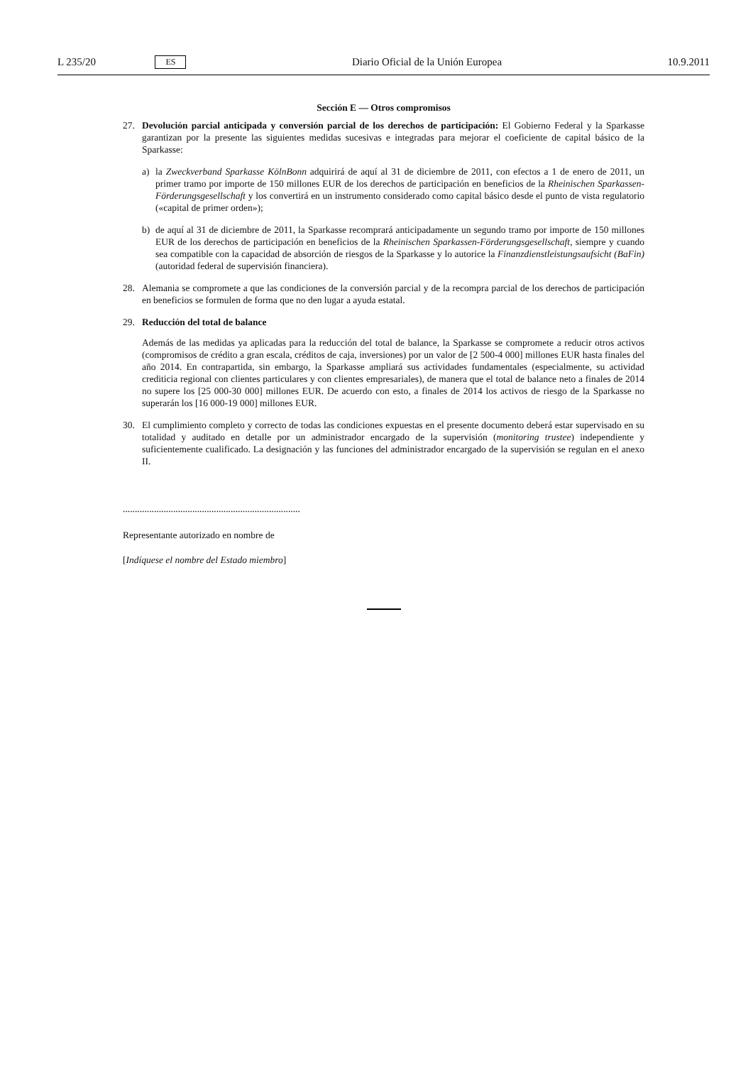L 235/20 ES Diario Oficial de la Unión Europea 10.9.2011
Sección E — Otros compromisos
27. Devolución parcial anticipada y conversión parcial de los derechos de participación: El Gobierno Federal y la Sparkasse garantizan por la presente las siguientes medidas sucesivas e integradas para mejorar el coeficiente de capital básico de la Sparkasse:
a) la Zweckverband Sparkasse KölnBonn adquirirá de aquí al 31 de diciembre de 2011, con efectos a 1 de enero de 2011, un primer tramo por importe de 150 millones EUR de los derechos de participación en beneficios de la Rheinischen Sparkassen-Förderungsgesellschaft y los convertirá en un instrumento considerado como capital básico desde el punto de vista regulatorio («capital de primer orden»);
b) de aquí al 31 de diciembre de 2011, la Sparkasse recomprará anticipadamente un segundo tramo por importe de 150 millones EUR de los derechos de participación en beneficios de la Rheinischen Sparkassen-Förderungsgesellschaft, siempre y cuando sea compatible con la capacidad de absorción de riesgos de la Sparkasse y lo autorice la Finanzdienstleistungsaufsicht (BaFin) (autoridad federal de supervisión financiera).
28. Alemania se compromete a que las condiciones de la conversión parcial y de la recompra parcial de los derechos de participación en beneficios se formulen de forma que no den lugar a ayuda estatal.
29. Reducción del total de balance
Además de las medidas ya aplicadas para la reducción del total de balance, la Sparkasse se compromete a reducir otros activos (compromisos de crédito a gran escala, créditos de caja, inversiones) por un valor de [2 500-4 000] millones EUR hasta finales del año 2014. En contrapartida, sin embargo, la Sparkasse ampliará sus actividades fundamentales (especialmente, su actividad crediticia regional con clientes particulares y con clientes empresariales), de manera que el total de balance neto a finales de 2014 no supere los [25 000-30 000] millones EUR. De acuerdo con esto, a finales de 2014 los activos de riesgo de la Sparkasse no superarán los [16 000-19 000] millones EUR.
30. El cumplimiento completo y correcto de todas las condiciones expuestas en el presente documento deberá estar supervisado en su totalidad y auditado en detalle por un administrador encargado de la supervisión (monitoring trustee) independiente y suficientemente cualificado. La designación y las funciones del administrador encargado de la supervisión se regulan en el anexo II.
..........................................................................
Representante autorizado en nombre de
[Indíquese el nombre del Estado miembro]